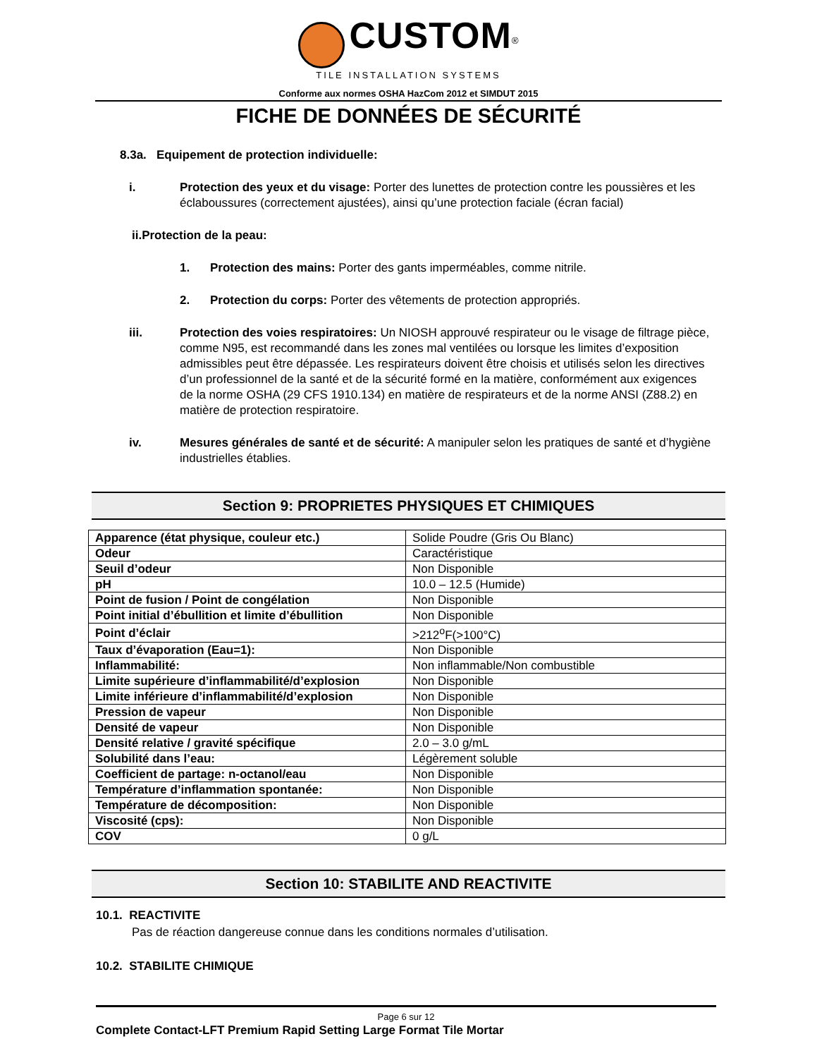CUSTOM<sup>®</sup>
TILE INSTALLATION SYSTEMS
Conforme aux normes OSHA HazCom 2012 et SIMDUT 2015
FICHE DE DONNÉES DE SÉCURITÉ
8.3a. Equipement de protection individuelle:
i. Protection des yeux et du visage: Porter des lunettes de protection contre les poussières et les éclaboussures (correctement ajustées), ainsi qu’une protection faciale (écran facial)
ii.Protection de la peau:
1. Protection des mains: Porter des gants imperméables, comme nitrile.
2. Protection du corps: Porter des vêtements de protection appropriés.
iii. Protection des voies respiratoires: Un NIOSH approuvé respirateur ou le visage de filtrage pièce, comme N95, est recommandé dans les zones mal ventilées ou lorsque les limites d’exposition admissibles peut être dépassée. Les respirateurs doivent être choisis et utilisés selon les directives d’un professionnel de la santé et de la sécurité formé en la matière, conformément aux exigences de la norme OSHA (29 CFS 1910.134) en matière de respirateurs et de la norme ANSI (Z88.2) en matière de protection respiratoire.
iv. Mesures générales de santé et de sécurité: A manipuler selon les pratiques de santé et d’hygiène industrielles établies.
Section 9: PROPRIETES PHYSIQUES ET CHIMIQUES
| Apparence (état physique, couleur etc.) | Solide Poudre (Gris Ou Blanc) |
| Odeur | Caractéristique |
| Seuil d’odeur | Non Disponible |
| pH | 10.0 – 12.5 (Humide) |
| Point de fusion / Point de congélation | Non Disponible |
| Point initial d’ébullition et limite d’ébullition | Non Disponible |
| Point d’éclair | >212<sup>o</sup>F(>100°C) |
| Taux d’évaporation (Eau=1): | Non Disponible |
| Inflammabilité: | Non inflammable/Non combustible |
| Limite supérieure d’inflammabilité/d’explosion | Non Disponible |
| Limite inférieure d’inflammabilité/d’explosion | Non Disponible |
| Pression de vapeur | Non Disponible |
| Densité de vapeur | Non Disponible |
| Densité relative / gravité spécifique | 2.0 – 3.0 g/mL |
| Solubilité dans l’eau: | Légèrement soluble |
| Coefficient de partage: n-octanol/eau | Non Disponible |
| Température d’inflammation spontanée: | Non Disponible |
| Température de décomposition: | Non Disponible |
| Viscosité (cps): | Non Disponible |
| COV | 0 g/L |
Section 10: STABILITE AND REACTIVITE
10.1. REACTIVITE
Pas de réaction dangereuse connue dans les conditions normales d’utilisation.
10.2. STABILITE CHIMIQUE
Page 6 sur 12
Complete Contact-LFT Premium Rapid Setting Large Format Tile Mortar